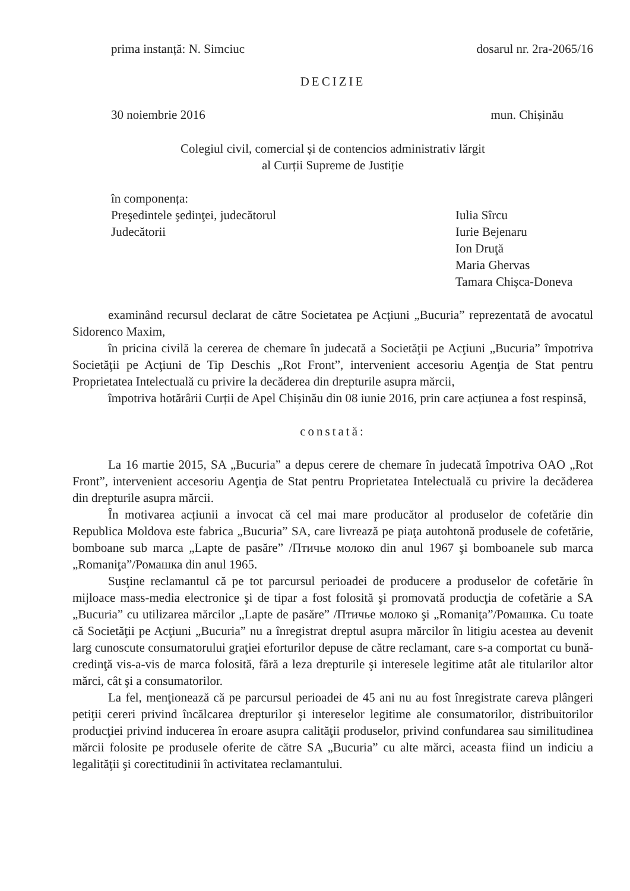prima instanță: N. Simciuc dosarul nr. 2ra-2065/16
DECIZIE
30 noiembrie 2016 mun. Chișinău
Colegiul civil, comercial și de contencios administrativ lărgit
al Curții Supreme de Justiție
în componența:
Preşedintele şedinţei, judecătorul
Judecătorii
Iulia Sîrcu
Iurie Bejenaru
Ion Druţă
Maria Ghervas
Tamara Chișca-Doneva
examinând recursul declarat de către Societatea pe Acţiuni „Bucuria” reprezentată de avocatul Sidorenco Maxim,
în pricina civilă la cererea de chemare în judecată a Societăţii pe Acţiuni „Bucuria” împotriva Societăţii pe Acţiuni de Tip Deschis „Rot Front”, intervenient accesoriu Agenţia de Stat pentru Proprietatea Intelectuală cu privire la decăderea din drepturile asupra mărcii,
împotriva hotărârii Curții de Apel Chișinău din 08 iunie 2016, prin care acțiunea a fost respinsă,
constată:
La 16 martie 2015, SA „Bucuria” a depus cerere de chemare în judecată împotriva OAO „Rot Front”, intervenient accesoriu Agenţia de Stat pentru Proprietatea Intelectuală cu privire la decăderea din drepturile asupra mărcii.
În motivarea acțiunii a invocat că cel mai mare producător al produselor de cofetărie din Republica Moldova este fabrica „Bucuria” SA, care livrează pe piaţa autohtonă produsele de cofetărie, bomboane sub marca „Lapte de pasăre” /Птичье молоко din anul 1967 şi bomboanele sub marca „Romaniţa”/Ромашка din anul 1965.
Susţine reclamantul că pe tot parcursul perioadei de producere a produselor de cofetărie în mijloace mass-media electronice şi de tipar a fost folosită şi promovată producţia de cofetărie a SA „Bucuria” cu utilizarea mărcilor „Lapte de pasăre” /Птичье молоко şi „Romaniţa”/Ромашка. Cu toate că Societăţii pe Acţiuni „Bucuria” nu a înregistrat dreptul asupra mărcilor în litigiu acestea au devenit larg cunoscute consumatorului graţiei eforturilor depuse de către reclamant, care s-a comportat cu bună-credinţă vis-a-vis de marca folosită, fără a leza drepturile şi interesele legitime atât ale titularilor altor mărci, cât şi a consumatorilor.
La fel, menţionează că pe parcursul perioadei de 45 ani nu au fost înregistrate careva plângeri petiţii cereri privind încălcarea drepturilor şi intereselor legitime ale consumatorilor, distribuitorilor producţiei privind inducerea în eroare asupra calităţii produselor, privind confundarea sau similitudinea mărcii folosite pe produsele oferite de către SA „Bucuria” cu alte mărci, aceasta fiind un indiciu a legalităţii şi corectitudinii în activitatea reclamantului.